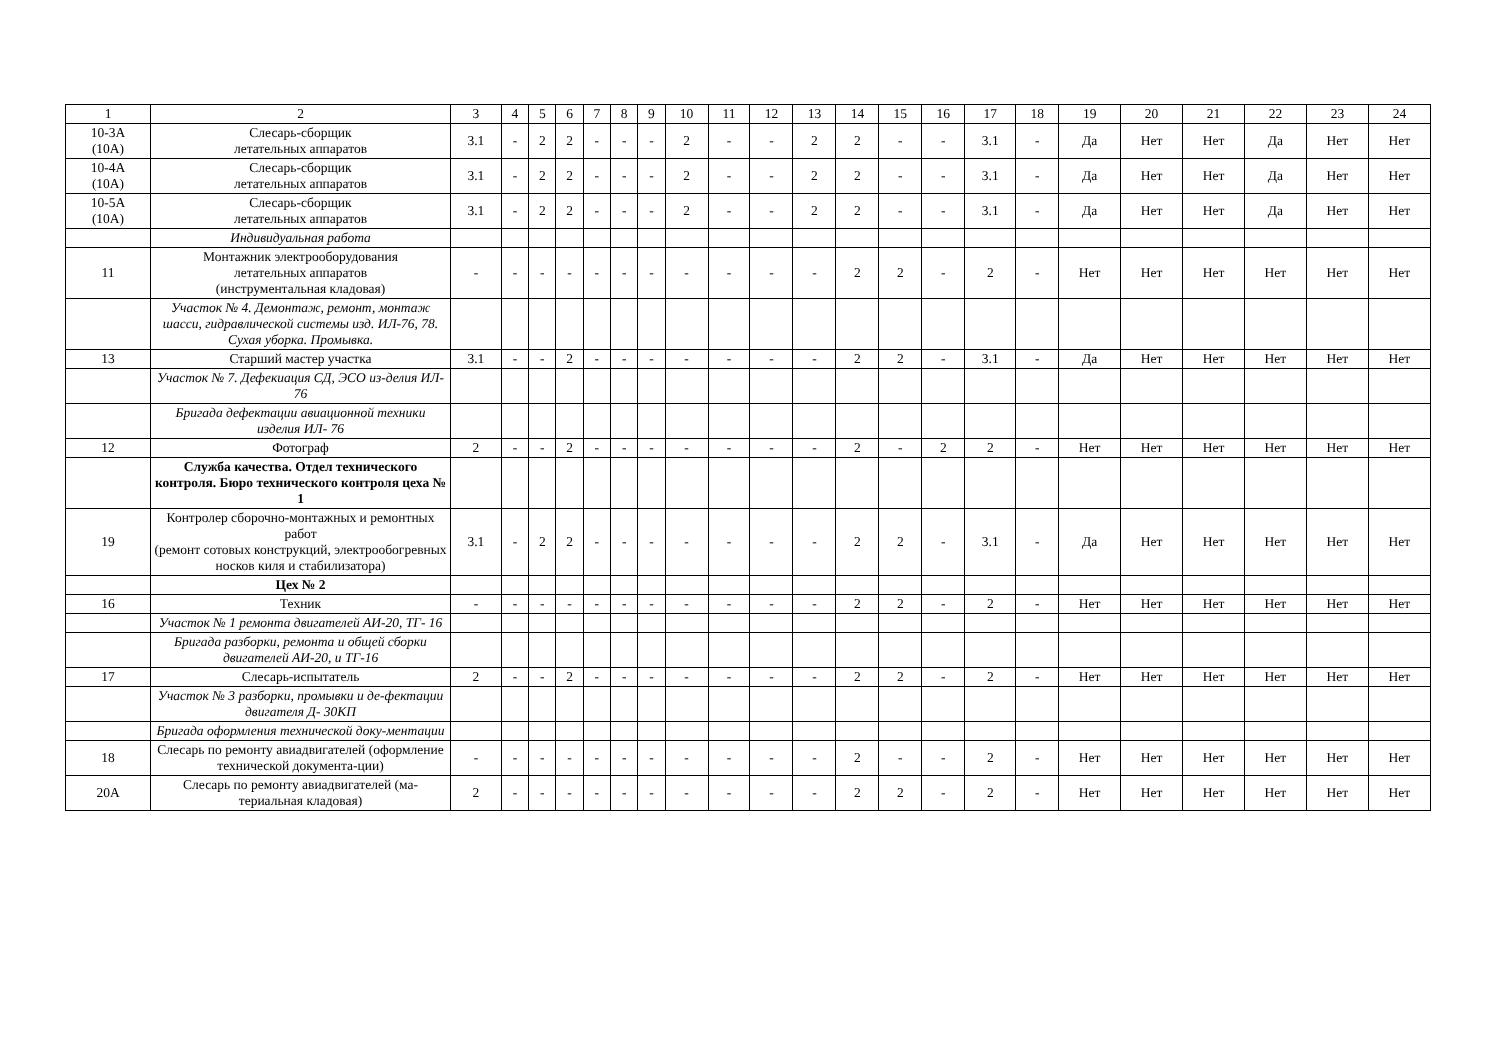| 1 | 2 | 3 | 4 | 5 | 6 | 7 | 8 | 9 | 10 | 11 | 12 | 13 | 14 | 15 | 16 | 17 | 18 | 19 | 20 | 21 | 22 | 23 | 24 |
| --- | --- | --- | --- | --- | --- | --- | --- | --- | --- | --- | --- | --- | --- | --- | --- | --- | --- | --- | --- | --- | --- | --- | --- |
| 10-3А (10А) | Слесарь-сборщик летательных аппаратов | 3.1 | - | 2 | 2 | - | - | - | 2 | - | - | 2 | 2 | - | - | 3.1 | - | Да | Нет | Нет | Да | Нет | Нет |
| 10-4А (10А) | Слесарь-сборщик летательных аппаратов | 3.1 | - | 2 | 2 | - | - | - | 2 | - | - | 2 | 2 | - | - | 3.1 | - | Да | Нет | Нет | Да | Нет | Нет |
| 10-5А (10А) | Слесарь-сборщик летательных аппаратов | 3.1 | - | 2 | 2 | - | - | - | 2 | - | - | 2 | 2 | - | - | 3.1 | - | Да | Нет | Нет | Да | Нет | Нет |
| | Индивидуальная работа | | | | | | | | | | | | | | | | | | | | | | |
| 11 | Монтажник электрооборудования летательных аппаратов (инструментальная кладовая) | - | - | - | - | - | - | - | - | - | - | - | 2 | 2 | - | 2 | - | Нет | Нет | Нет | Нет | Нет | Нет |
| | Участок № 4. Демонтаж, ремонт, монтаж шасси, гидравлической системы изд. ИЛ-76, 78. Сухая уборка. Промывка. | | | | | | | | | | | | | | | | | | | | | | |
| 13 | Старший мастер участка | 3.1 | - | - | 2 | - | - | - | - | - | - | - | 2 | 2 | - | 3.1 | - | Да | Нет | Нет | Нет | Нет | Нет |
| | Участок № 7. Дефекиация СД, ЭСО из-делия ИЛ- 76 | | | | | | | | | | | | | | | | | | | | | | |
| | Бригада дефектации авиационной техники изделия ИЛ- 76 | | | | | | | | | | | | | | | | | | | | | | |
| 12 | Фотограф | 2 | - | - | 2 | - | - | - | - | - | - | - | 2 | - | 2 | 2 | - | Нет | Нет | Нет | Нет | Нет | Нет |
| | Служба качества. Отдел технического контроля. Бюро технического контроля цеха № 1 | | | | | | | | | | | | | | | | | | | | | | |
| 19 | Контролер сборочно-монтажных и ремонтных работ (ремонт сотовых конструкций, электрообогревных носков киля и стабилизатора) | 3.1 | - | 2 | 2 | - | - | - | - | - | - | - | 2 | 2 | - | 3.1 | - | Да | Нет | Нет | Нет | Нет | Нет |
| | Цех № 2 | | | | | | | | | | | | | | | | | | | | | | |
| 16 | Техник | - | - | - | - | - | - | - | - | - | - | - | 2 | 2 | - | 2 | - | Нет | Нет | Нет | Нет | Нет | Нет |
| | Участок № 1 ремонта двигателей АИ-20, ТГ- 16 | | | | | | | | | | | | | | | | | | | | | | |
| | Бригада разборки, ремонта и общей сборки двигателей АИ-20, и ТГ-16 | | | | | | | | | | | | | | | | | | | | | | |
| 17 | Слесарь-испытатель | 2 | - | - | 2 | - | - | - | - | - | - | - | 2 | 2 | - | 2 | - | Нет | Нет | Нет | Нет | Нет | Нет |
| | Участок № 3 разборки, промывки и де-фектации двигателя Д- 30КП | | | | | | | | | | | | | | | | | | | | | | |
| | Бригада оформления технической доку-ментации | | | | | | | | | | | | | | | | | | | | | | |
| 18 | Слесарь по ремонту авиадвигателей (оформление технической документа-ции) | - | - | - | - | - | - | - | - | - | - | - | 2 | - | - | 2 | - | Нет | Нет | Нет | Нет | Нет | Нет |
| 20А | Слесарь по ремонту авиадвигателей (ма-териальная кладовая) | 2 | - | - | - | - | - | - | - | - | - | - | 2 | 2 | - | 2 | - | Нет | Нет | Нет | Нет | Нет | Нет |